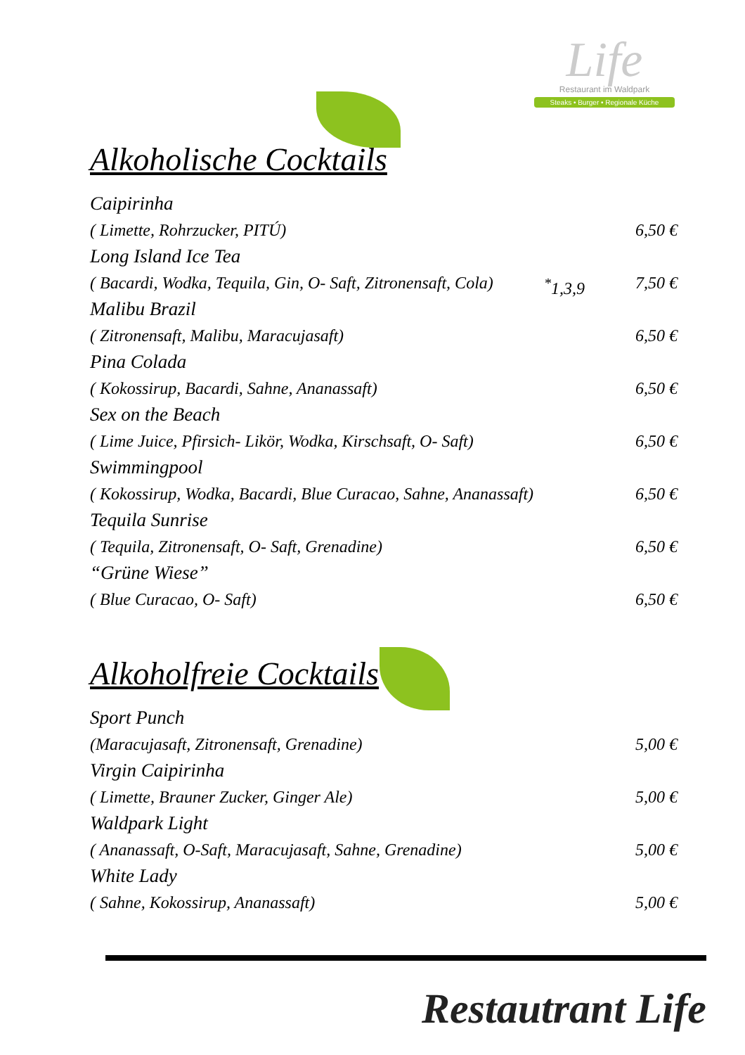Life
Restaurant im Waldpark
Steaks • Burger • Regionale Küche
Alkoholische Cocktails
Caipirinha
( Limette, Rohrzucker, PITÚ) 6,50 €
Long Island Ice Tea
( Bacardi, Wodka, Tequila, Gin, O- Saft, Zitronensaft, Cola)<sup>*</sup>1,3,9 7,50 €
Malibu Brazil
( Zitronensaft, Malibu, Maracujasaft) 6,50 €
Pina Colada
( Kokossirup, Bacardi, Sahne, Ananassaft) 6,50 €
Sex on the Beach
( Lime Juice, Pfirsich- Likör, Wodka, Kirschsaft, O- Saft) 6,50 €
Swimmingpool
( Kokossirup, Wodka, Bacardi, Blue Curacao, Sahne, Ananassaft) 6,50 €
Tequila Sunrise
( Tequila, Zitronensaft, O- Saft, Grenadine) 6,50 €
“Grüne Wiese”
( Blue Curacao, O- Saft) 6,50 €
Alkoholfreie Cocktails
Sport Punch
(Maracujasaft, Zitronensaft, Grenadine) 5,00 €
Virgin Caipirinha
( Limette, Brauner Zucker, Ginger Ale) 5,00 €
Waldpark Light
( Ananassaft, O-Saft, Maracujasaft, Sahne, Grenadine) 5,00 €
White Lady
( Sahne, Kokossirup, Ananassaft) 5,00 €
Restautrant Life